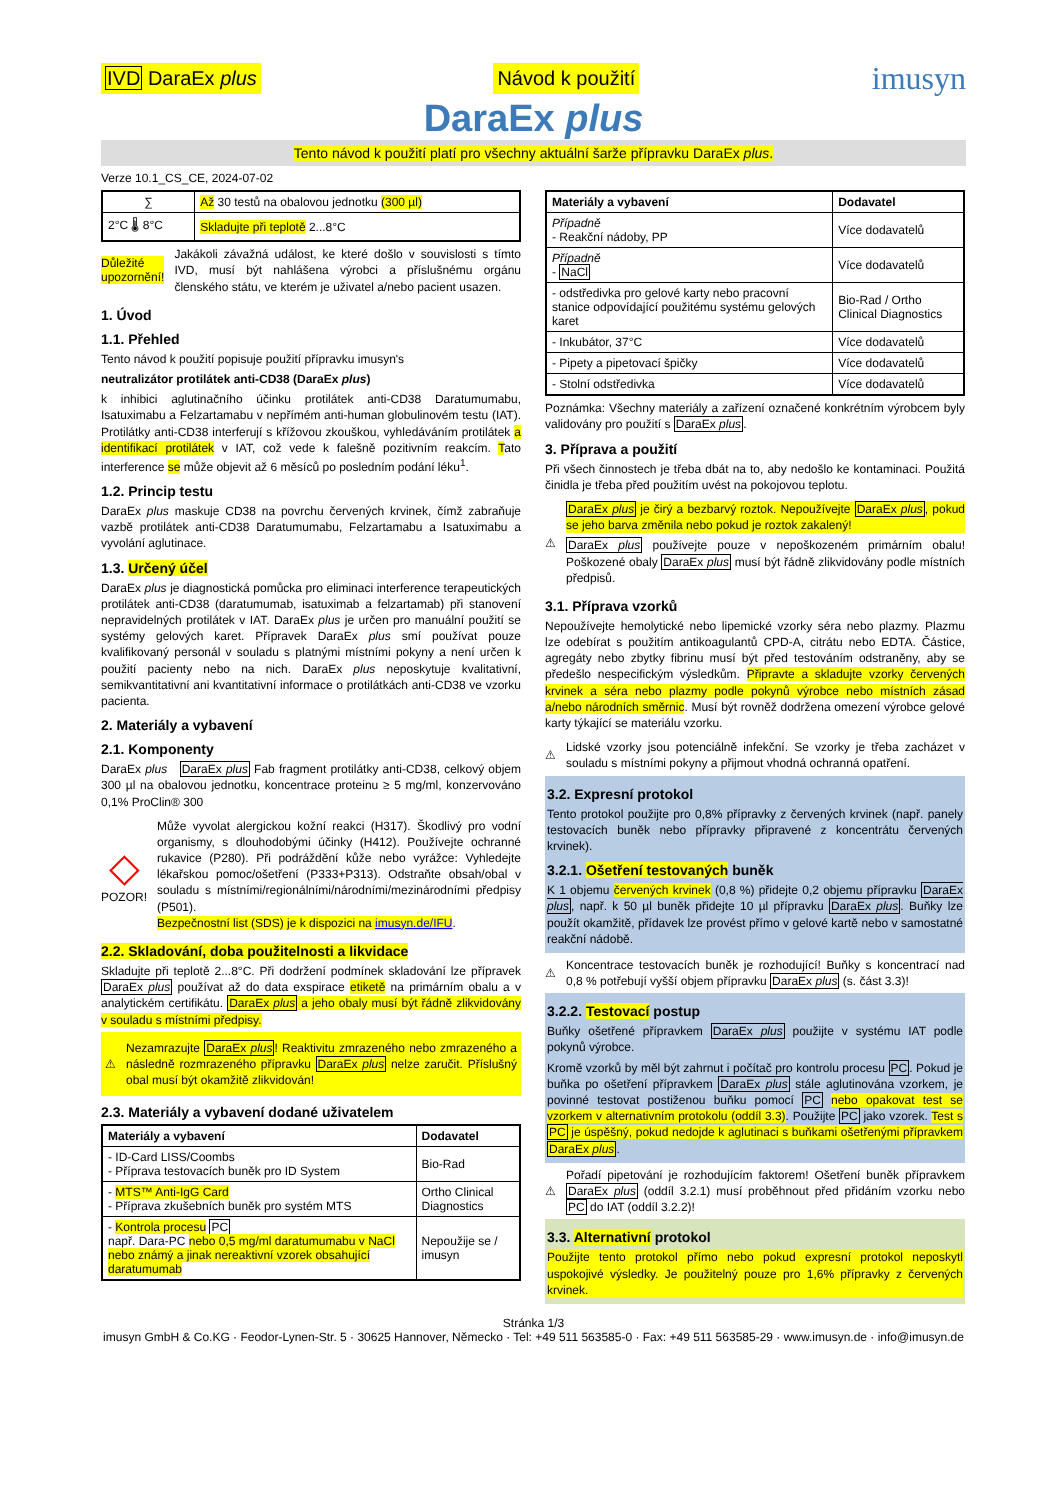IVD DaraEx plus Návod k použití imusyn
DaraEx plus
Tento návod k použití platí pro všechny aktuální šarže přípravku DaraEx plus.
Verze 10.1_CS_CE, 2024-07-02
| ∑ | Až 30 testů na obalovou jednotku (300 µl) |
| 2°C 🌡 8°C | Skladujte při teplotě 2...8°C |
Důležité upozornění!
Jakákoli závažná událost, ke které došlo v souvislosti s tímto IVD, musí být nahlášena výrobci a příslušnému orgánu členského státu, ve kterém je uživatel a/nebo pacient usazen.
1. Úvod
1.1. Přehled
Tento návod k použití popisuje použití přípravku imusyn's
neutralizátor protilátek anti-CD38 (DaraEx plus)
k inhibici aglutinačního účinku protilátek anti-CD38 Daratumumabu, Isatuximabu a Felzartamabu v nepřímém anti-human globulinovém testu (IAT). Protilátky anti-CD38 interferují s křížovou zkouškou, vyhledáváním protilátek a identifikací protilátek v IAT, což vede k falešně pozitivním reakcím. Tato interference se může objevit až 6 měsíců po posledním podání léku<sup>1</sup>.
1.2. Princip testu
DaraEx plus maskuje CD38 na povrchu červených krvinek, čímž zabraňuje vazbě protilátek anti-CD38 Daratumumabu, Felzartamabu a Isatuximabu a vyvolání aglutinace.
1.3. Určený účel
DaraEx plus je diagnostická pomůcka pro eliminaci interference terapeutických protilátek anti-CD38 (daratumumab, isatuximab a felzartamab) při stanovení nepravidelných protilátek v IAT. DaraEx plus je určen pro manuální použití se systémy gelových karet. Přípravek DaraEx plus smí používat pouze kvalifikovaný personál v souladu s platnými místními pokyny a není určen k použití pacienty nebo na nich. DaraEx plus neposkytuje kvalitativní, semikvantitativní ani kvantitativní informace o protilátkách anti-CD38 ve vzorku pacienta.
2. Materiály a vybavení
2.1. Komponenty
DaraEx plus DaraEx plus Fab fragment protilátky anti-CD38, celkový objem 300 µl na obalovou jednotku, koncentrace proteinu ≥ 5 mg/ml, konzervováno 0,1% ProClin® 300
◇
POZOR!
Může vyvolat alergickou kožní reakci (H317). Škodlivý pro vodní organismy, s dlouhodobými účinky (H412). Používejte ochranné rukavice (P280). Při podráždění kůže nebo vyrážce: Vyhledejte lékařskou pomoc/ošetření (P333+P313). Odstraňte obsah/obal v souladu s místními/regionálními/národními/mezinárodními předpisy (P501).
Bezpečnostní list (SDS) je k dispozici na imusyn.de/IFU.
2.2. Skladování, doba použitelnosti a likvidace
Skladujte při teplotě 2...8°C. Při dodržení podmínek skladování lze přípravek DaraEx plus používat až do data exspirace etiketě na primárním obalu a v analytickém certifikátu. DaraEx plus a jeho obaly musí být řádně zlikvidovány v souladu s místními předpisy.
⚠
Nezamrazujte DaraEx plus! Reaktivitu zmrazeného nebo zmrazeného a následně rozmrazeného přípravku DaraEx plus nelze zaručit. Příslušný obal musí být okamžitě zlikvidován!
2.3. Materiály a vybavení dodané uživatelem
| Materiály a vybavení | Dodavatel |
| --- | --- |
| - ID-Card LISS/Coombs - Příprava testovacích buněk pro ID System | Bio-Rad |
| - MTS™ Anti-IgG Card - Příprava zkušebních buněk pro systém MTS | Ortho Clinical Diagnostics |
| - Kontrola procesu PC např. Dara-PC nebo 0,5 mg/ml daratumumabu v NaCl nebo známý a jinak nereaktivní vzorek obsahující daratumumab | Nepoužije se / imusyn |
| Materiály a vybavení | Dodavatel |
| --- | --- |
| Případně - Reakční nádoby, PP | Více dodavatelů |
| Případně - NaCl | Více dodavatelů |
| - odstředivka pro gelové karty nebo pracovní stanice odpovídající použitému systému gelových karet | Bio-Rad / Ortho Clinical Diagnostics |
| - Inkubátor, 37°C | Více dodavatelů |
| - Pipety a pipetovací špičky | Více dodavatelů |
| - Stolní odstředivka | Více dodavatelů |
Poznámka: Všechny materiály a zařízení označené konkrétním výrobcem byly validovány pro použití s DaraEx plus.
3. Příprava a použití
Při všech činnostech je třeba dbát na to, aby nedošlo ke kontaminaci. Použitá činidla je třeba před použitím uvést na pokojovou teplotu.
⚠
DaraEx plus je čirý a bezbarvý roztok. Nepoužívejte DaraEx plus, pokud se jeho barva změnila nebo pokud je roztok zakalený!
DaraEx plus používejte pouze v nepoškozeném primárním obalu! Poškozené obaly DaraEx plus musí být řádně zlikvidovány podle místních předpisů.
3.1. Příprava vzorků
Nepoužívejte hemolytické nebo lipemické vzorky séra nebo plazmy. Plazmu lze odebírat s použitím antikoagulantů CPD-A, citrátu nebo EDTA. Částice, agregáty nebo zbytky fibrinu musí být před testováním odstraněny, aby se předešlo nespecifickým výsledkům. Připravte a skladujte vzorky červených krvinek a séra nebo plazmy podle pokynů výrobce nebo místních zásad a/nebo národních směrnic. Musí být rovněž dodržena omezení výrobce gelové karty týkající se materiálu vzorku.
⚠
Lidské vzorky jsou potenciálně infekční. Se vzorky je třeba zacházet v souladu s místními pokyny a přijmout vhodná ochranná opatření.
3.2. Expresní protokol
Tento protokol použijte pro 0,8% přípravky z červených krvinek (např. panely testovacích buněk nebo přípravky připravené z koncentrátu červených krvinek).
3.2.1. Ošetření testovaných buněk
K 1 objemu červených krvinek (0,8 %) přidejte 0,2 objemu přípravku DaraEx plus, např. k 50 µl buněk přidejte 10 µl přípravku DaraEx plus. Buňky lze použít okamžitě, přídavek lze provést přímo v gelové kartě nebo v samostatné reakční nádobě.
⚠
Koncentrace testovacích buněk je rozhodující! Buňky s koncentrací nad 0,8 % potřebují vyšší objem přípravku DaraEx plus (s. část 3.3)!
3.2.2. Testovací postup
Buňky ošetřené přípravkem DaraEx plus použijte v systému IAT podle pokynů výrobce.
Kromě vzorků by měl být zahrnut i počítač pro kontrolu procesu PC. Pokud je buňka po ošetření přípravkem DaraEx plus stále aglutinována vzorkem, je povinné testovat postiženou buňku pomocí PC nebo opakovat test se vzorkem v alternativním protokolu (oddíl 3.3). Použijte PC jako vzorek. Test s PC je úspěšný, pokud nedojde k aglutinaci s buňkami ošetřenými přípravkem DaraEx plus.
⚠
Pořadí pipetování je rozhodujícím faktorem! Ošetření buněk přípravkem DaraEx plus (oddíl 3.2.1) musí proběhnout před přidáním vzorku nebo PC do IAT (oddíl 3.2.2)!
3.3. Alternativní protokol
Použijte tento protokol přímo nebo pokud expresní protokol neposkytl uspokojivé výsledky. Je použitelný pouze pro 1,6% přípravky z červených krvinek.
Stránka 1/3
imusyn GmbH & Co.KG · Feodor-Lynen-Str. 5 · 30625 Hannover, Německo · Tel: +49 511 563585-0 · Fax: +49 511 563585-29 · www.imusyn.de · info@imusyn.de